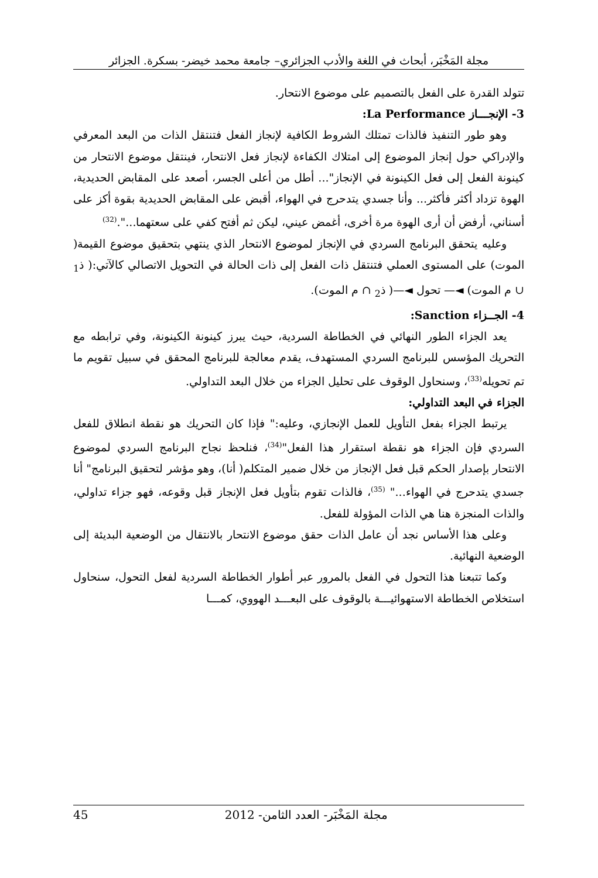مجلة المَخْبَر، أبحاث في اللغة والأدب الجزائري– جامعة محمد خيضر- بسكرة. الجزائر
تتولد القدرة على الفعل بالتصميم على موضوع الانتحار.
3- الإنجـــاز La Performance:
وهو طور التنفيذ فالذات تمتلك الشروط الكافية لإنجاز الفعل فتنتقل الذات من البعد المعرفي والإدراكي حول إنجاز الموضوع إلى امتلاك الكفاءة لإنجاز فعل الانتحار، فينتقل موضوع الانتحار من كينونة الفعل إلى فعل الكينونة في الإنجاز"... أطل من أعلى الجسر، أصعد على المقابض الحديدية، الهوة تزداد أكثر فأكثر... وأنا جسدي يتدحرج في الهواء، أقبض على المقابض الحديدية بقوة أكز على أسناني، أرفض أن أرى الهوة مرة أخرى، أغمض عيني، ليكن ثم أفتح كفي على سعتهما...".<sup>(32)</sup>
وعليه يتحقق البرنامج السردي في الإنجاز لموضوع الانتحار الذي ينتهي بتحقيق موضوع القيمة( الموت) على المستوى العملي فتنتقل ذات الفعل إلى ذات الحالة في التحويل الاتصالي كالآتي:( ذ<sub>1</sub> ∪ م الموت) ◄— تحول ◄—( ذ<sub>2</sub> ∩ م الموت).
4- الجــزاء Sanction:
يعد الجزاء الطور النهائي في الخطاطة السردية، حيث يبرز كينونة الكينونة، وفي ترابطه مع التحريك المؤسس للبرنامج السردي المستهدف، يقدم معالجة للبرنامج المحقق في سبيل تقويم ما تم تحويله<sup>(33)</sup>، وسنحاول الوقوف على تحليل الجزاء من خلال البعد التداولي.
الجزاء في البعد التداولي:
يرتبط الجزاء بفعل التأويل للعمل الإنجازي، وعليه:" فإذا كان التحريك هو نقطة انطلاق للفعل السردي فإن الجزاء هو نقطة استقرار هذا الفعل"<sup>(34)</sup>، فنلحظ نجاح البرنامج السردي لموضوع الانتحار بإصدار الحكم قبل فعل الإنجاز من خلال ضمير المتكلم( أنا)، وهو مؤشر لتحقيق البرنامج" أنا جسدي يتدحرج في الهواء..." <sup>(35)</sup>، فالذات تقوم بتأويل فعل الإنجاز قبل وقوعه، فهو جزاء تداولي، والذات المنجزة هنا هي الذات المؤولة للفعل.
وعلى هذا الأساس نجد أن عامل الذات حقق موضوع الانتحار بالانتقال من الوضعية البديئة إلى الوضعية النهائية.
وكما تتبعنا هذا التحول في الفعل بالمرور عبر أطوار الخطاطة السردية لفعل التحول، سنحاول استخلاص الخطاطة الاستهوائيـــة بالوقوف على البعـــد الهووي، كمـــا
45 مجلة المَخْبَر- العدد الثامن- 2012